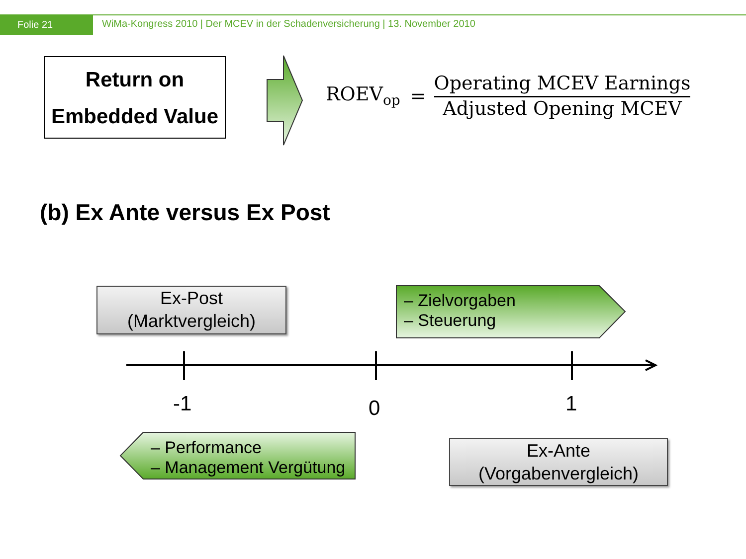Folie 21
WiMa-Kongress 2010 | Der MCEV in der Schadenversicherung | 13. November 2010
Return on
Embedded Value
ROEV<sub>op</sub> =
Operating MCEV Earnings
Adjusted Opening MCEV
(b) Ex Ante versus Ex Post
Ex-Post
(Marktvergleich)
– Zielvorgaben
– Steuerung
-1 0 1
– Performance
– Management Vergütung
Ex-Ante
(Vorgabenvergleich)